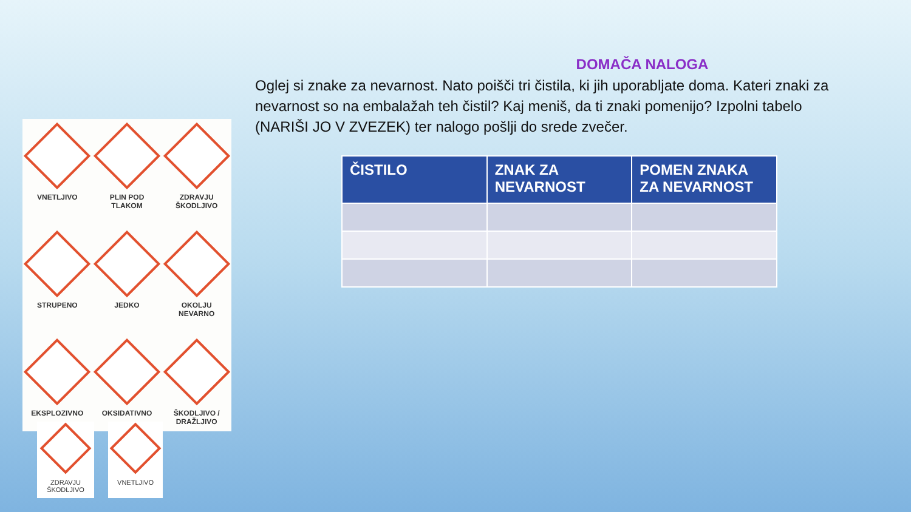VNETLJIVO
PLIN POD
TLAKOM
ZDRAVJU
ŠKODLJIVO
STRUPENO
JEDKO
OKOLJU
NEVARNO
EKSPLOZIVNO
OKSIDATIVNO
ŠKODLJIVO /
DRAŽLJIVO
ZDRAVJU
ŠKODLJIVO
VNETLJIVO
DOMAČA NALOGA
Oglej si znake za nevarnost. Nato poišči tri čistila, ki jih uporabljate doma. Kateri znaki za nevarnost so na embalažah teh čistil? Kaj meniš, da ti znaki pomenijo? Izpolni tabelo (NARIŠI JO V ZVEZEK) ter nalogo pošlji do srede zvečer.
| ČISTILO | ZNAK ZA NEVARNOST | POMEN ZNAKA ZA NEVARNOST |
| --- | --- | --- |